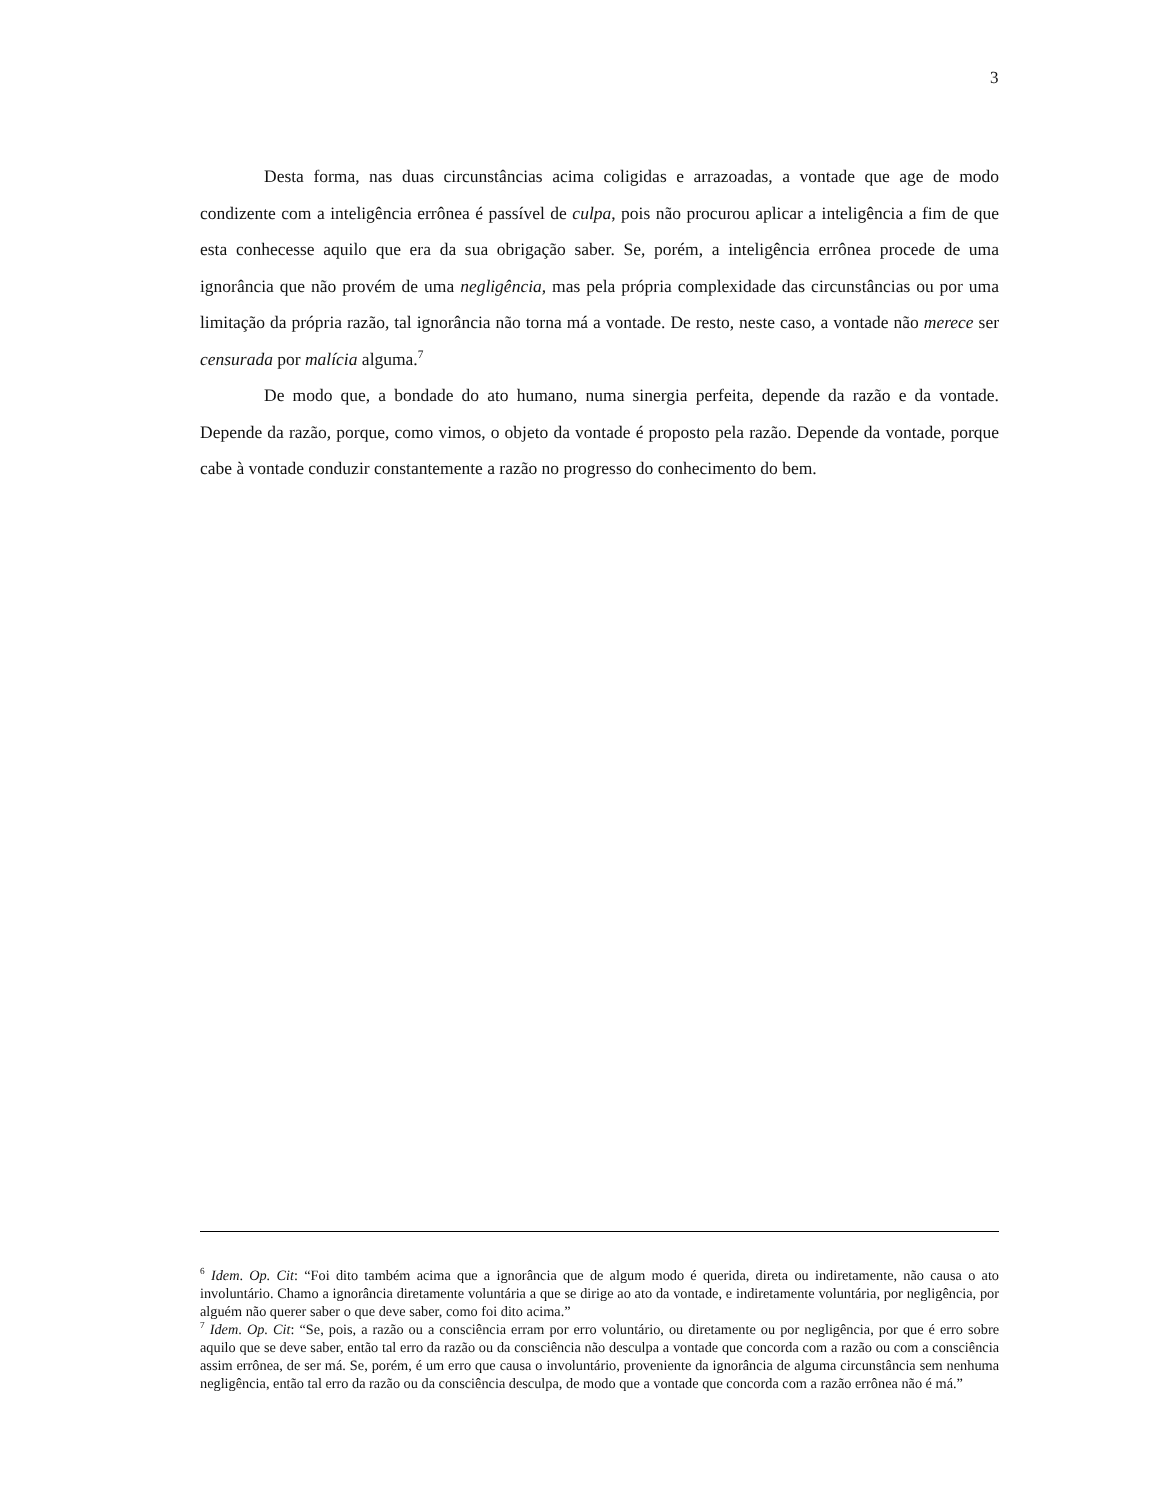3
Desta forma, nas duas circunstâncias acima coligidas e arrazoadas, a vontade que age de modo condizente com a inteligência errônea é passível de culpa, pois não procurou aplicar a inteligência a fim de que esta conhecesse aquilo que era da sua obrigação saber. Se, porém, a inteligência errônea procede de uma ignorância que não provém de uma negligência, mas pela própria complexidade das circunstâncias ou por uma limitação da própria razão, tal ignorância não torna má a vontade. De resto, neste caso, a vontade não merece ser censurada por malícia alguma.<sup>7</sup>
De modo que, a bondade do ato humano, numa sinergia perfeita, depende da razão e da vontade. Depende da razão, porque, como vimos, o objeto da vontade é proposto pela razão. Depende da vontade, porque cabe à vontade conduzir constantemente a razão no progresso do conhecimento do bem.
<sup>6</sup> Idem. Op. Cit: “Foi dito também acima que a ignorância que de algum modo é querida, direta ou indiretamente, não causa o ato involuntário. Chamo a ignorância diretamente voluntária a que se dirige ao ato da vontade, e indiretamente voluntária, por negligência, por alguém não querer saber o que deve saber, como foi dito acima.”
<sup>7</sup> Idem. Op. Cit: “Se, pois, a razão ou a consciência erram por erro voluntário, ou diretamente ou por negligência, por que é erro sobre aquilo que se deve saber, então tal erro da razão ou da consciência não desculpa a vontade que concorda com a razão ou com a consciência assim errônea, de ser má. Se, porém, é um erro que causa o involuntário, proveniente da ignorância de alguma circunstância sem nenhuma negligência, então tal erro da razão ou da consciência desculpa, de modo que a vontade que concorda com a razão errônea não é má.”